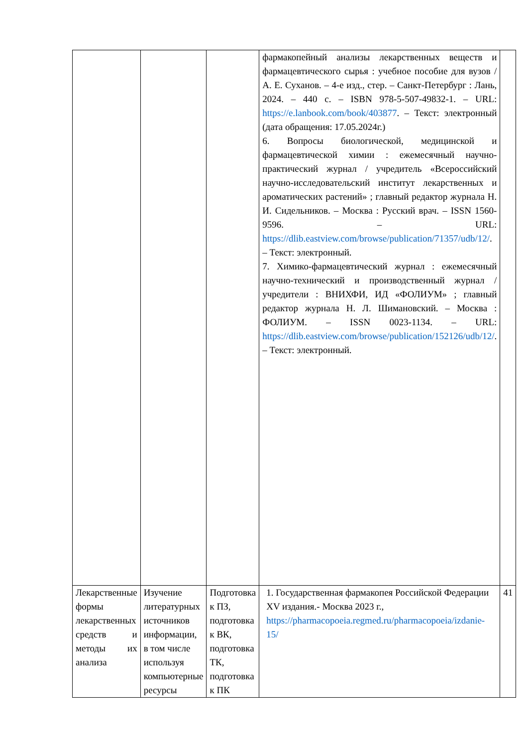| | | | фармакопейный анализы лекарственных веществ и фармацевтического сырья : учебное пособие для вузов / А. Е. Суханов. – 4-е изд., стер. – Санкт-Петербург : Лань, 2024. – 440 с. – ISBN 978-5-507-49832-1. – URL: https://e.lanbook.com/book/403877 . – Текст: электронный (дата обращения: 17.05.2024г.) 6. Вопросы биологической, медицинской и фармацевтической химии : ежемесячный научно-практический журнал / учредитель «Всероссийский научно-исследовательский институт лекарственных и ароматических растений» ; главный редактор журнала Н. И. Сидельников. – Москва : Русский врач. – ISSN 1560-9596. – URL: https://dlib.eastview.com/browse/publication/71357/udb/12/ . – Текст: электронный. 7. Химико-фармацевтический журнал : ежемесячный научно-технический и производственный журнал / учредители : ВНИХФИ, ИД «ФОЛИУМ» ; главный редактор журнала Н. Л. Шимановский. – Москва : ФОЛИУМ. – ISSN 0023-1134. – URL: https://dlib.eastview.com/browse/publication/152126/udb/12/ . – Текст: электронный. | |
| Лекарственные формы лекарственных средств и методы их анализа | Изучение литературных источников информации, в том числе используя компьютерные ресурсы | Подготовка к ПЗ, подготовка к ВК, подготовка ТК, подготовка к ПК | 1. Государственная фармакопея Российской Федерации XV издания.- Москва 2023 г., https://pharmacopoeia.regmed.ru/pharmacopoeia/izdanie-15/ | 41 |